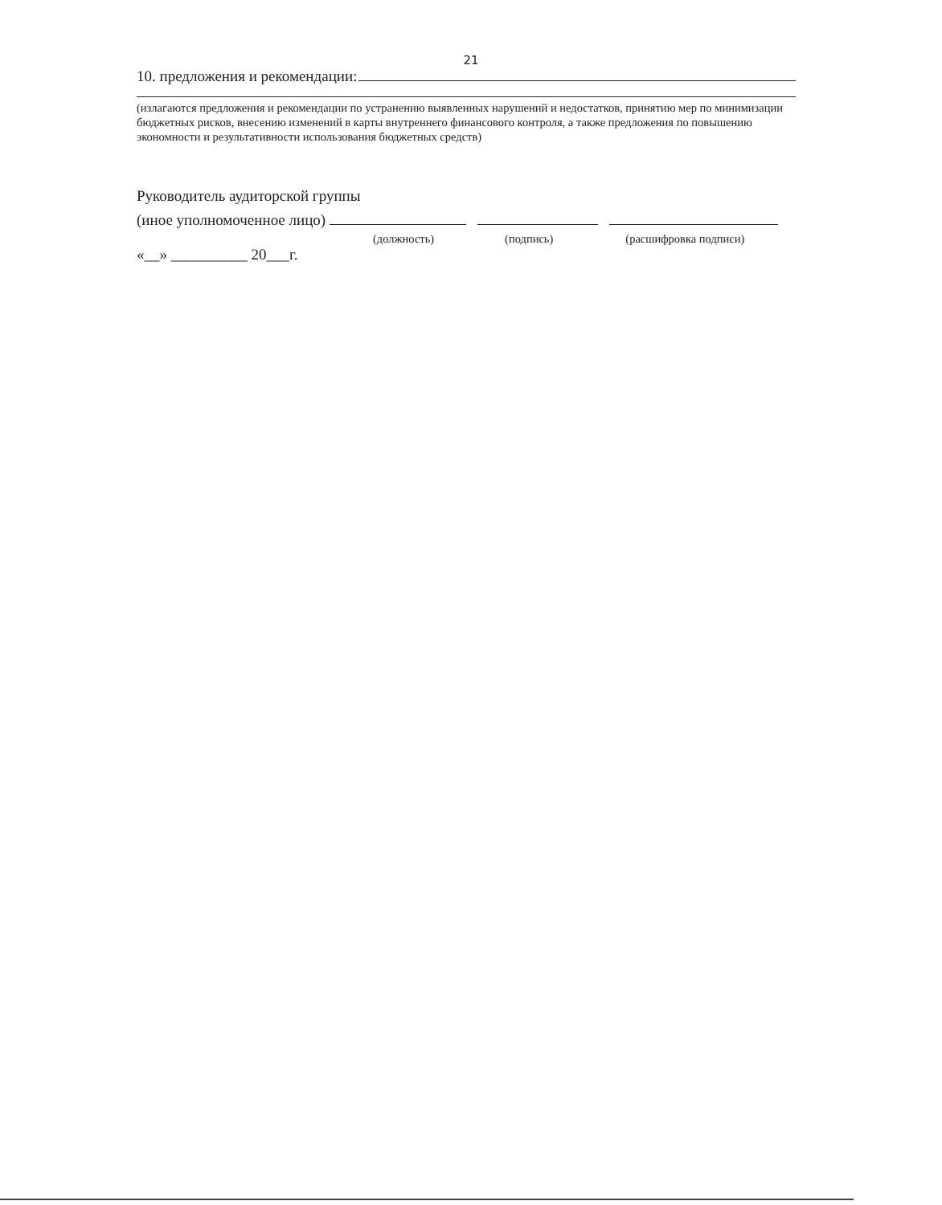21
10. предложения и рекомендации:
(излагаются предложения и рекомендации по устранению выявленных нарушений и недостатков, принятию мер по минимизации бюджетных рисков, внесению изменений в карты внутреннего финансового контроля, а также предложения по повышению экономности и результативности использования бюджетных средств)
Руководитель аудиторской группы
(иное уполномоченное лицо)
(должность) (подпись) (расшифровка подписи)
«__» __________ 20___г.